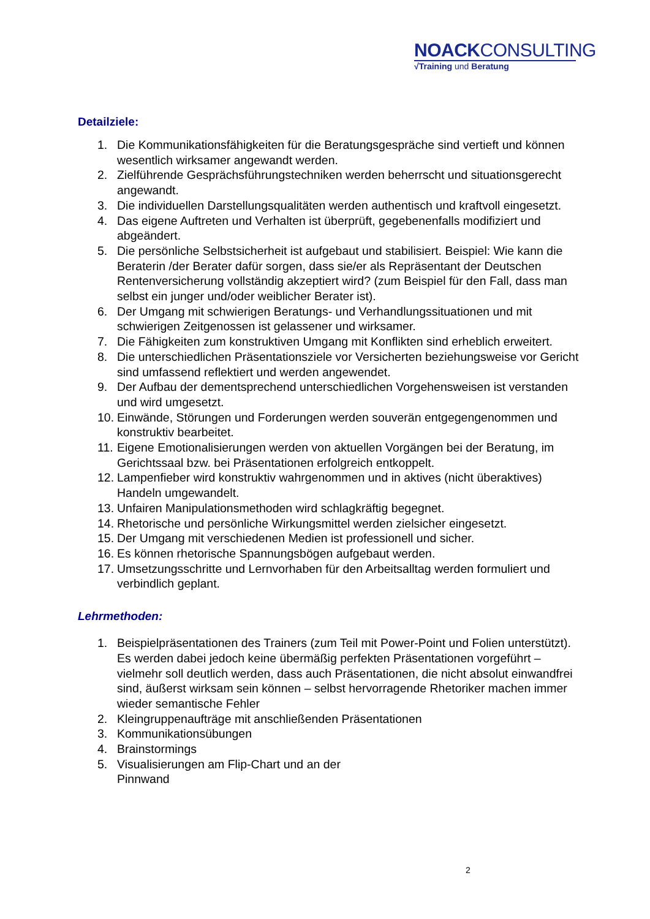NOACKCONSULTING
√Training und Beratung
Detailziele:
1. Die Kommunikationsfähigkeiten für die Beratungsgespräche sind vertieft und können wesentlich wirksamer angewandt werden.
2. Zielführende Gesprächsführungstechniken werden beherrscht und situationsgerecht angewandt.
3. Die individuellen Darstellungsqualitäten werden authentisch und kraftvoll eingesetzt.
4. Das eigene Auftreten und Verhalten ist überprüft, gegebenenfalls modifiziert und abgeändert.
5. Die persönliche Selbstsicherheit ist aufgebaut und stabilisiert. Beispiel: Wie kann die Beraterin /der Berater dafür sorgen, dass sie/er als Repräsentant der Deutschen Rentenversicherung vollständig akzeptiert wird? (zum Beispiel für den Fall, dass man selbst ein junger und/oder weiblicher Berater ist).
6. Der Umgang mit schwierigen Beratungs- und Verhandlungssituationen und mit schwierigen Zeitgenossen ist gelassener und wirksamer.
7. Die Fähigkeiten zum konstruktiven Umgang mit Konflikten sind erheblich erweitert.
8. Die unterschiedlichen Präsentationsziele vor Versicherten beziehungsweise vor Gericht sind umfassend reflektiert und werden angewendet.
9. Der Aufbau der dementsprechend unterschiedlichen Vorgehensweisen ist verstanden und wird umgesetzt.
10. Einwände, Störungen und Forderungen werden souverän entgegengenommen und konstruktiv bearbeitet.
11. Eigene Emotionalisierungen werden von aktuellen Vorgängen bei der Beratung, im Gerichtssaal bzw. bei Präsentationen erfolgreich entkoppelt.
12. Lampenfieber wird konstruktiv wahrgenommen und in aktives (nicht überaktives) Handeln umgewandelt.
13. Unfairen Manipulationsmethoden wird schlagkräftig begegnet.
14. Rhetorische und persönliche Wirkungsmittel werden zielsicher eingesetzt.
15. Der Umgang mit verschiedenen Medien ist professionell und sicher.
16. Es können rhetorische Spannungsbögen aufgebaut werden.
17. Umsetzungsschritte und Lernvorhaben für den Arbeitsalltag werden formuliert und verbindlich geplant.
Lehrmethoden:
1. Beispielpräsentationen des Trainers (zum Teil mit Power-Point und Folien unterstützt). Es werden dabei jedoch keine übermäßig perfekten Präsentationen vorgeführt – vielmehr soll deutlich werden, dass auch Präsentationen, die nicht absolut einwandfrei sind, äußerst wirksam sein können – selbst hervorragende Rhetoriker machen immer wieder semantische Fehler
2. Kleingruppenaufträge mit anschließenden Präsentationen
3. Kommunikationsübungen
4. Brainstormings
5. Visualisierungen am Flip-Chart und an der
Pinnwand
2